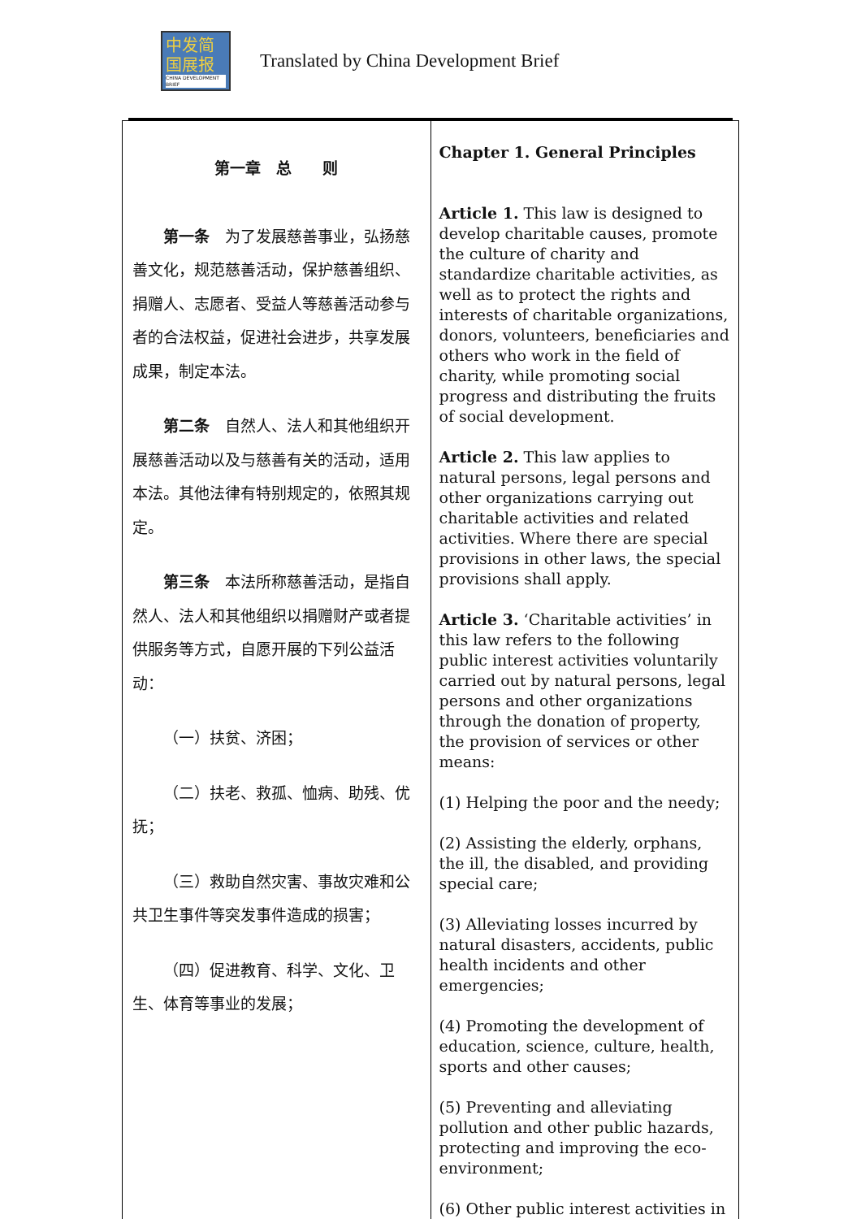中发简
国展报
CHINA DEVELOPMENT BRIEF
Translated by China Development Brief
| 第一章 总 则 第一条 为了发展慈善事业，弘扬慈善文化，规范慈善活动，保护慈善组织、捐赠人、志愿者、受益人等慈善活动参与者的合法权益，促进社会进步，共享发展成果，制定本法。 第二条 自然人、法人和其他组织开展慈善活动以及与慈善有关的活动，适用本法。其他法律有特别规定的，依照其规定。 第三条 本法所称慈善活动，是指自然人、法人和其他组织以捐赠财产或者提供服务等方式，自愿开展的下列公益活动： （一）扶贫、济困； （二）扶老、救孤、恤病、助残、优抚； （三）救助自然灾害、事故灾难和公共卫生事件等突发事件造成的损害； （四）促进教育、科学、文化、卫生、体育等事业的发展； | Chapter 1. General Principles Article 1. This law is designed to develop charitable causes, promote the culture of charity and standardize charitable activities, as well as to protect the rights and interests of charitable organizations, donors, volunteers, beneficiaries and others who work in the field of charity, while promoting social progress and distributing the fruits of social development. Article 2. This law applies to natural persons, legal persons and other organizations carrying out charitable activities and related activities. Where there are special provisions in other laws, the special provisions shall apply. Article 3. ‘Charitable activities’ in this law refers to the following public interest activities voluntarily carried out by natural persons, legal persons and other organizations through the donation of property, the provision of services or other means: (1) Helping the poor and the needy; (2) Assisting the elderly, orphans, the ill, the disabled, and providing special care; (3) Alleviating losses incurred by natural disasters, accidents, public health incidents and other emergencies; (4) Promoting the development of education, science, culture, health, sports and other causes; (5) Preventing and alleviating pollution and other public hazards, protecting and improving the eco-environment; (6) Other public interest activities in |